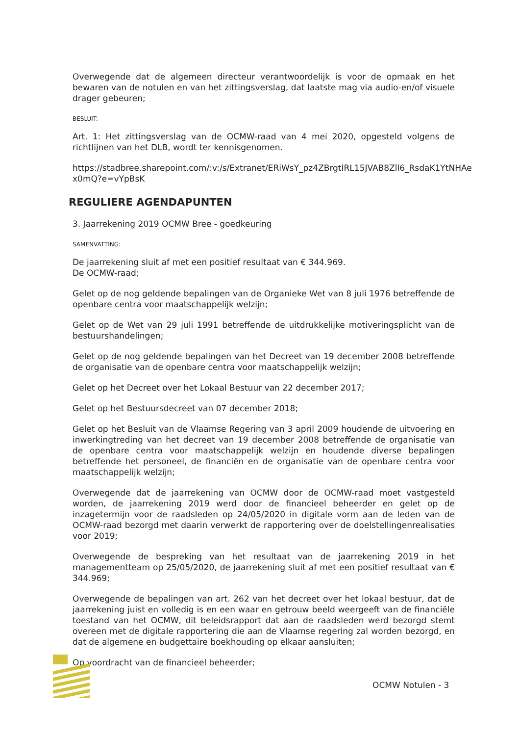Overwegende dat de algemeen directeur verantwoordelijk is voor de opmaak en het bewaren van de notulen en van het zittingsverslag, dat laatste mag via audio-en/of visuele drager gebeuren;
BESLUIT:
Art. 1: Het zittingsverslag van de OCMW-raad van 4 mei 2020, opgesteld volgens de richtlijnen van het DLB, wordt ter kennisgenomen.
https://stadbree.sharepoint.com/:v:/s/Extranet/ERiWsY_pz4ZBrgtIRL15JVAB8Zll6_RsdaK1YtNHAe x0mQ?e=vYpBsK
REGULIERE AGENDAPUNTEN
3. Jaarrekening 2019 OCMW Bree - goedkeuring
SAMENVATTING:
De jaarrekening sluit af met een positief resultaat van € 344.969.
De OCMW-raad;
Gelet op de nog geldende bepalingen van de Organieke Wet van 8 juli 1976 betreffende de openbare centra voor maatschappelijk welzijn;
Gelet op de Wet van 29 juli 1991 betreffende de uitdrukkelijke motiveringsplicht van de bestuurshandelingen;
Gelet op de nog geldende bepalingen van het Decreet van 19 december 2008 betreffende de organisatie van de openbare centra voor maatschappelijk welzijn;
Gelet op het Decreet over het Lokaal Bestuur van 22 december 2017;
Gelet op het Bestuursdecreet van 07 december 2018;
Gelet op het Besluit van de Vlaamse Regering van 3 april 2009 houdende de uitvoering en inwerkingtreding van het decreet van 19 december 2008 betreffende de organisatie van de openbare centra voor maatschappelijk welzijn en houdende diverse bepalingen betreffende het personeel, de financiën en de organisatie van de openbare centra voor maatschappelijk welzijn;
Overwegende dat de jaarrekening van OCMW door de OCMW-raad moet vastgesteld worden, de jaarrekening 2019 werd door de financieel beheerder en gelet op de inzagetermijn voor de raadsleden op 24/05/2020 in digitale vorm aan de leden van de OCMW-raad bezorgd met daarin verwerkt de rapportering over de doelstellingenrealisaties voor 2019;
Overwegende de bespreking van het resultaat van de jaarrekening 2019 in het managementteam op 25/05/2020, de jaarrekening sluit af met een positief resultaat van € 344.969;
Overwegende de bepalingen van art. 262 van het decreet over het lokaal bestuur, dat de jaarrekening juist en volledig is en een waar en getrouw beeld weergeeft van de financiële toestand van het OCMW, dit beleidsrapport dat aan de raadsleden werd bezorgd stemt overeen met de digitale rapportering die aan de Vlaamse regering zal worden bezorgd, en dat de algemene en budgettaire boekhouding op elkaar aansluiten;
Op voordracht van de financieel beheerder;
OCMW Notulen - 3